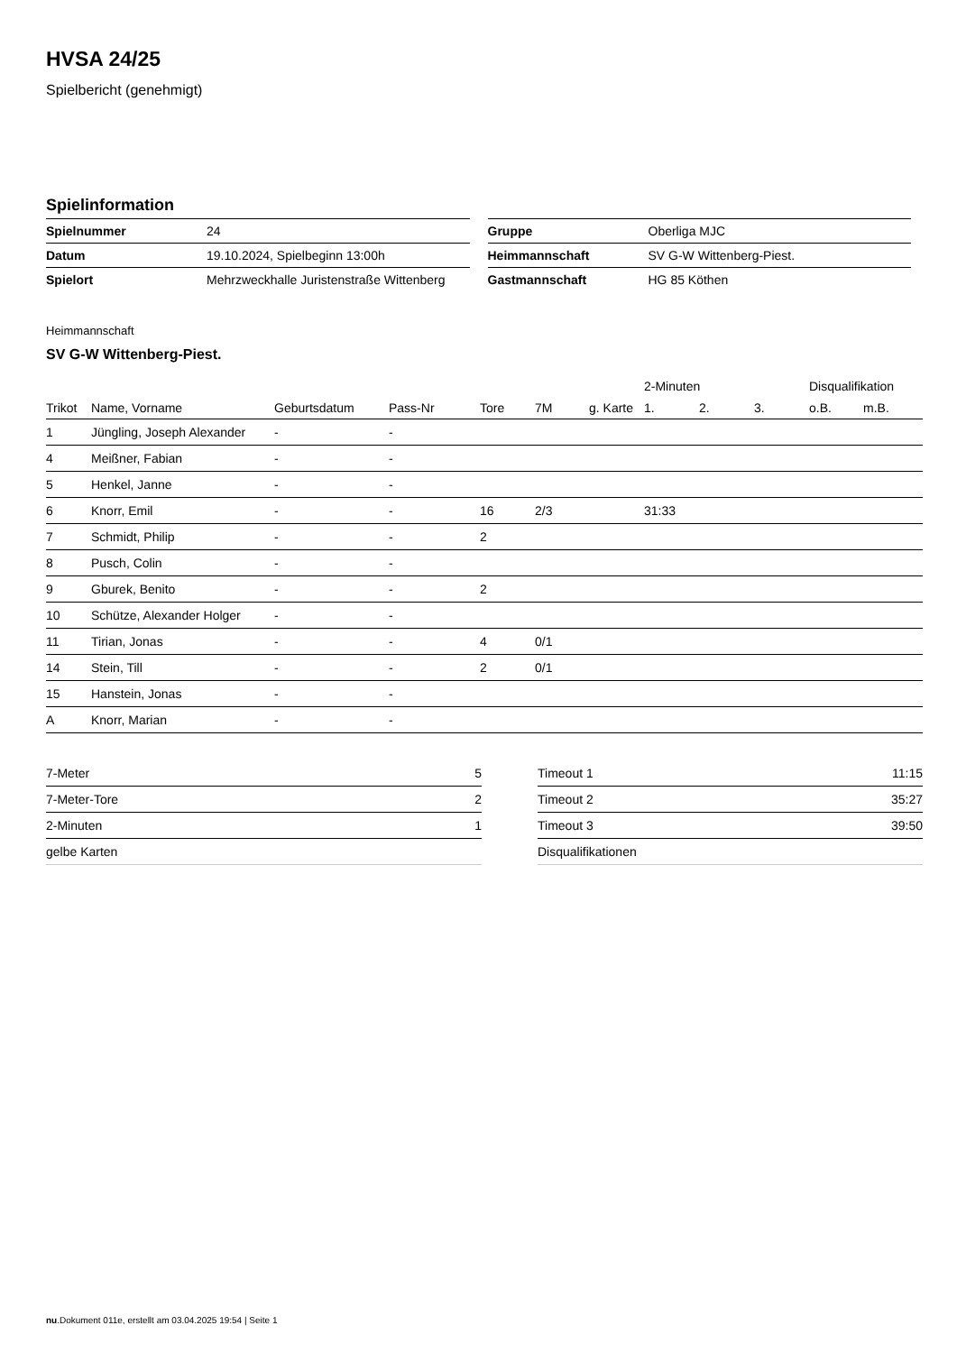HVSA 24/25
Spielbericht (genehmigt)
Spielinformation
| Spielnummer | 24 |
| Datum | 19.10.2024, Spielbeginn 13:00h |
| Spielort | Mehrzweckhalle Juristenstraße Wittenberg |
| Gruppe | Oberliga MJC |
| Heimmannschaft | SV G-W Wittenberg-Piest. |
| Gastmannschaft | HG 85 Köthen |
Heimmannschaft
SV G-W Wittenberg-Piest.
| | | | | | | | 2-Minuten | | | Disqualifikation | |
| --- | --- | --- | --- | --- | --- | --- | --- | --- | --- | --- | --- |
| Trikot | Name, Vorname | Geburtsdatum | Pass-Nr | Tore | 7M | g. Karte | 1. | 2. | 3. | o.B. | m.B. |
| 1 | Jüngling, Joseph Alexander | - | - | | | | | | | | |
| 4 | Meißner, Fabian | - | - | | | | | | | | |
| 5 | Henkel, Janne | - | - | | | | | | | | |
| 6 | Knorr, Emil | - | - | 16 | 2/3 | | 31:33 | | | | |
| 7 | Schmidt, Philip | - | - | 2 | | | | | | | |
| 8 | Pusch, Colin | - | - | | | | | | | | |
| 9 | Gburek, Benito | - | - | 2 | | | | | | | |
| 10 | Schütze, Alexander Holger | - | - | | | | | | | | |
| 11 | Tirian, Jonas | - | - | 4 | 0/1 | | | | | | |
| 14 | Stein, Till | - | - | 2 | 0/1 | | | | | | |
| 15 | Hanstein, Jonas | - | - | | | | | | | | |
| A | Knorr, Marian | - | - | | | | | | | | |
| 7-Meter | 5 |
| 7-Meter-Tore | 2 |
| 2-Minuten | 1 |
| gelbe Karten | |
| Timeout 1 | 11:15 |
| Timeout 2 | 35:27 |
| Timeout 3 | 39:50 |
| Disqualifikationen | |
nu.Dokument 011e, erstellt am 03.04.2025 19:54 | Seite 1